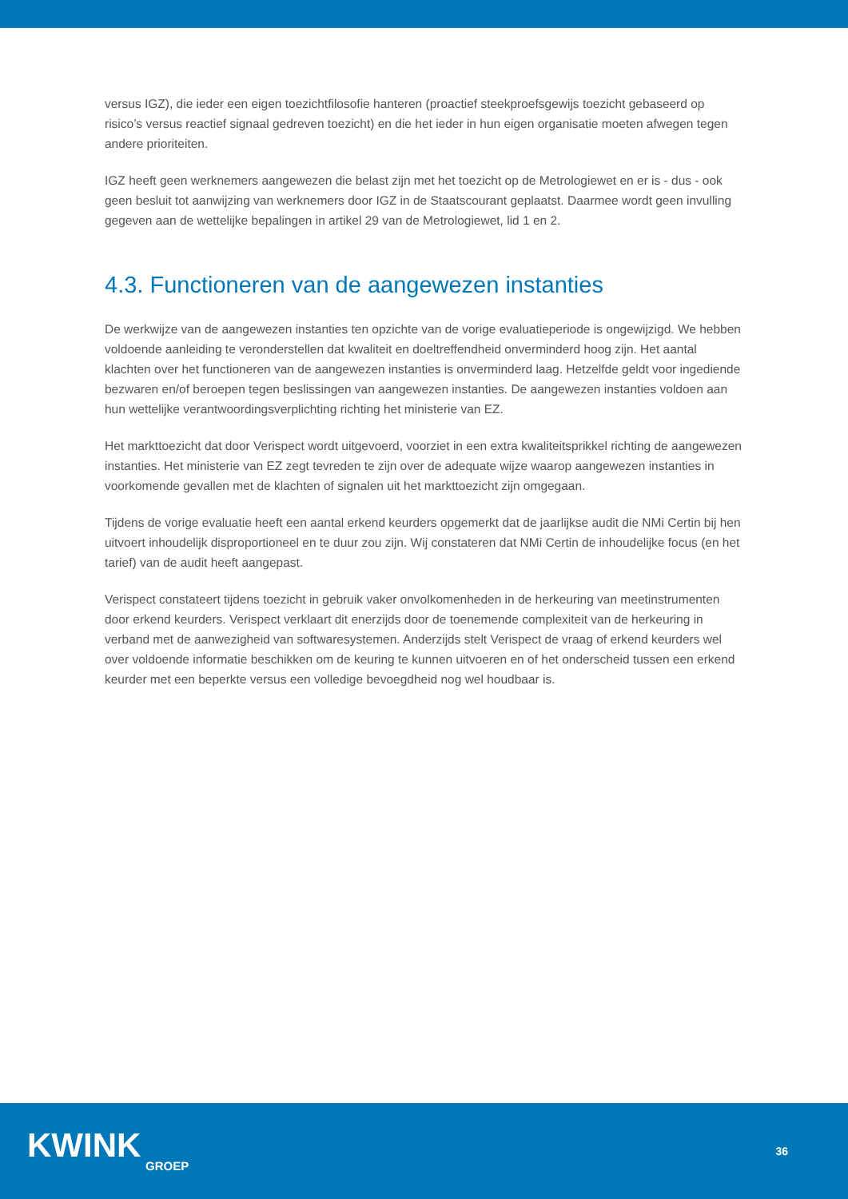versus IGZ), die ieder een eigen toezichtfilosofie hanteren (proactief steekproefsgewijs toezicht gebaseerd op risico’s versus reactief signaal gedreven toezicht) en die het ieder in hun eigen organisatie moeten afwegen tegen andere prioriteiten.
IGZ heeft geen werknemers aangewezen die belast zijn met het toezicht op de Metrologiewet en er is - dus - ook geen besluit tot aanwijzing van werknemers door IGZ in de Staatscourant geplaatst. Daarmee wordt geen invulling gegeven aan de wettelijke bepalingen in artikel 29 van de Metrologiewet, lid 1 en 2.
4.3. Functioneren van de aangewezen instanties
De werkwijze van de aangewezen instanties ten opzichte van de vorige evaluatieperiode is ongewijzigd. We hebben voldoende aanleiding te veronderstellen dat kwaliteit en doeltreffendheid onverminderd hoog zijn. Het aantal klachten over het functioneren van de aangewezen instanties is onverminderd laag. Hetzelfde geldt voor ingediende bezwaren en/of beroepen tegen beslissingen van aangewezen instanties. De aangewezen instanties voldoen aan hun wettelijke verantwoordingsverplichting richting het ministerie van EZ.
Het markttoezicht dat door Verispect wordt uitgevoerd, voorziet in een extra kwaliteitsprikkel richting de aangewezen instanties. Het ministerie van EZ zegt tevreden te zijn over de adequate wijze waarop aangewezen instanties in voorkomende gevallen met de klachten of signalen uit het markttoezicht zijn omgegaan.
Tijdens de vorige evaluatie heeft een aantal erkend keurders opgemerkt dat de jaarlijkse audit die NMi Certin bij hen uitvoert inhoudelijk disproportioneel en te duur zou zijn. Wij constateren dat NMi Certin de inhoudelijke focus (en het tarief) van de audit heeft aangepast.
Verispect constateert tijdens toezicht in gebruik vaker onvolkomenheden in de herkeuring van meetinstrumenten door erkend keurders. Verispect verklaart dit enerzijds door de toenemende complexiteit van de herkeuring in verband met de aanwezigheid van softwaresystemen. Anderzijds stelt Verispect de vraag of erkend keurders wel over voldoende informatie beschikken om de keuring te kunnen uitvoeren en of het onderscheid tussen een erkend keurder met een beperkte versus een volledige bevoegdheid nog wel houdbaar is.
KWINK
GROEP
36